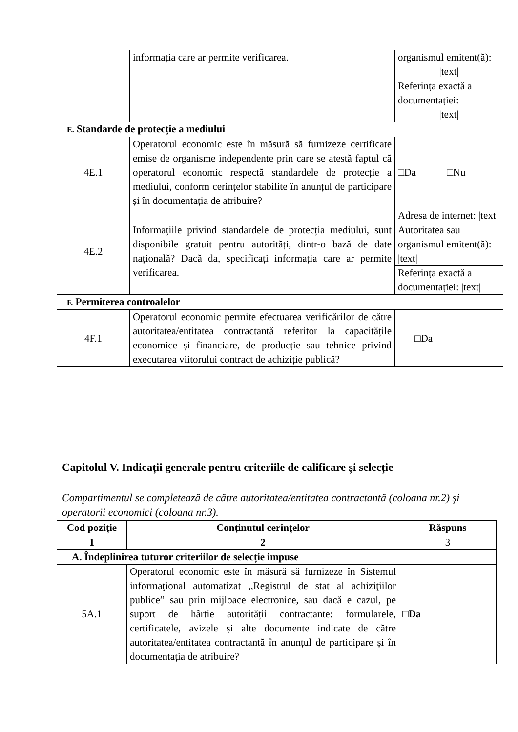| | informația care ar permite verificarea. | organismul emitent(ă): /text/ |
| | | Referința exactă a documentației: /text/ |
| E. Standarde de protecție a mediului | | |
| 4E.1 | Operatorul economic este în măsură să furnizeze certificate emise de organisme independente prin care se atestă faptul că operatorul economic respectă standardele de protecție a mediului, conform cerințelor stabilite în anunțul de participare și în documentația de atribuire? | □Da □Nu |
| 4E.2 | Informațiile privind standardele de protecția mediului, sunt disponibile gratuit pentru autorități, dintr-o bază de date națională? Dacă da, specificați informația care ar permite verificarea. | Adresa de internet: /text/ |
| | | Autoritatea sau organismul emitent(ă): /text/ |
| | | Referința exactă a documentației: /text/ |
| F. Permiterea controalelor | | |
| 4F.1 | Operatorul economic permite efectuarea verificărilor de către autoritatea/entitatea contractantă referitor la capacitățile economice și financiare, de producție sau tehnice privind executarea viitorului contract de achiziție publică? | □Da |
Capitolul V. Indicații generale pentru criteriile de calificare și selecție
Compartimentul se completează de către autoritatea/entitatea contractantă (coloana nr.2) şi operatorii economici (coloana nr.3).
| Cod poziție | Conținutul cerințelor | Răspuns |
| --- | --- | --- |
| 1 | 2 | 3 |
| A. Îndeplinirea tuturor criteriilor de selecție impuse | | |
| 5A.1 | Operatorul economic este în măsură să furnizeze în Sistemul informaţional automatizat ,,Registrul de stat al achiziţiilor publice” sau prin mijloace electronice, sau dacă e cazul, pe suport de hârtie autorității contractante: formularele, certificatele, avizele și alte documente indicate de către autoritatea/entitatea contractantă în anunțul de participare și în documentația de atribuire? | □Da |